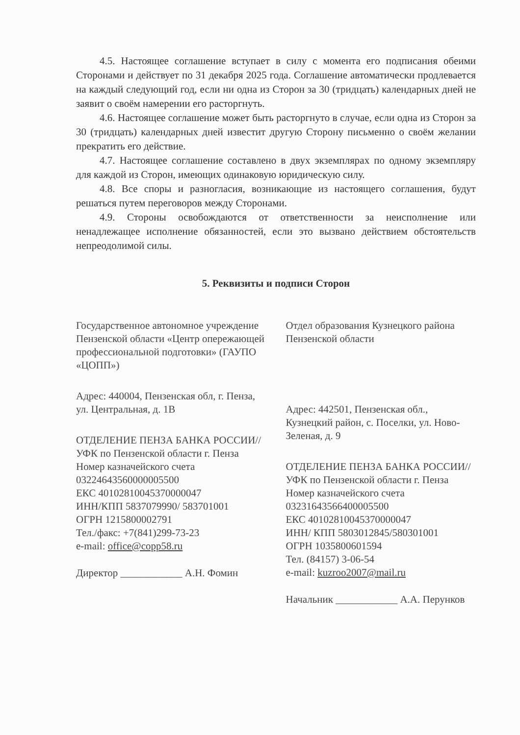4.5. Настоящее соглашение вступает в силу с момента его подписания обеими Сторонами и действует по 31 декабря 2025 года. Соглашение автоматически продлевается на каждый следующий год, если ни одна из Сторон за 30 (тридцать) календарных дней не заявит о своём намерении его расторгнуть.
4.6. Настоящее соглашение может быть расторгнуто в случае, если одна из Сторон за 30 (тридцать) календарных дней известит другую Сторону письменно о своём желании прекратить его действие.
4.7. Настоящее соглашение составлено в двух экземплярах по одному экземпляру для каждой из Сторон, имеющих одинаковую юридическую силу.
4.8. Все споры и разногласия, возникающие из настоящего соглашения, будут решаться путем переговоров между Сторонами.
4.9. Стороны освобождаются от ответственности за неисполнение или ненадлежащее исполнение обязанностей, если это вызвано действием обстоятельств непреодолимой силы.
5. Реквизиты и подписи Сторон
Государственное автономное учреждение Пензенской области «Центр опережающей профессиональной подготовки» (ГАУПО «ЦОПП»)
Адрес: 440004, Пензенская обл, г. Пенза, ул. Центральная, д. 1В
ОТДЕЛЕНИЕ ПЕНЗА БАНКА РОССИИ//УФК по Пензенской области г. Пенза
Номер казначейского счета
03224643560000005500
ЕКС 40102810045370000047
ИНН/КПП 5837079990/ 583701001
ОГРН 1215800002791
Тел./факс: +7(841)299-73-23
e-mail: office@copp58.ru
Директор ____________ А.Н. Фомин
Отдел образования Кузнецкого района Пензенской области
Адрес: 442501, Пензенская обл., Кузнецкий район, с. Поселки, ул. Ново-Зеленая, д. 9
ОТДЕЛЕНИЕ ПЕНЗА БАНКА РОССИИ//УФК по Пензенской области г. Пенза
Номер казначейского счета
03231643566400005500
ЕКС 40102810045370000047
ИНН/ КПП 5803012845/580301001
ОГРН 1035800601594
Тел. (84157) 3-06-54
e-mail: kuzroo2007@mail.ru
Начальник ____________ А.А. Перунков